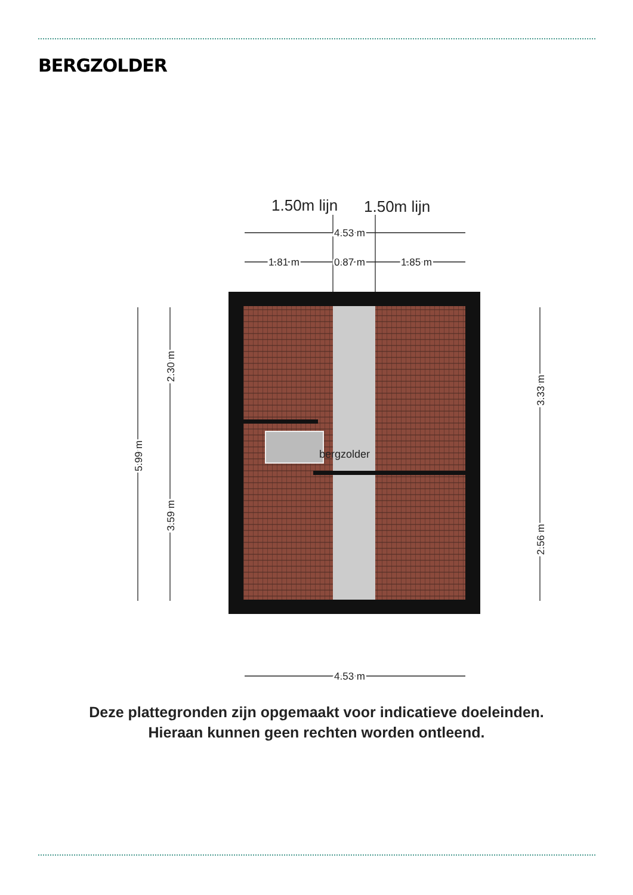BERGZOLDER
1.50m lijn
1.50m lijn
bergzolder
4.53 m
1.81 m
0.87 m
1.85 m
4.53 m
5.99 m
2.30 m
3.59 m
3.33 m
2.56 m
Deze plattegronden zijn opgemaakt voor indicatieve doeleinden.
Hieraan kunnen geen rechten worden ontleend.